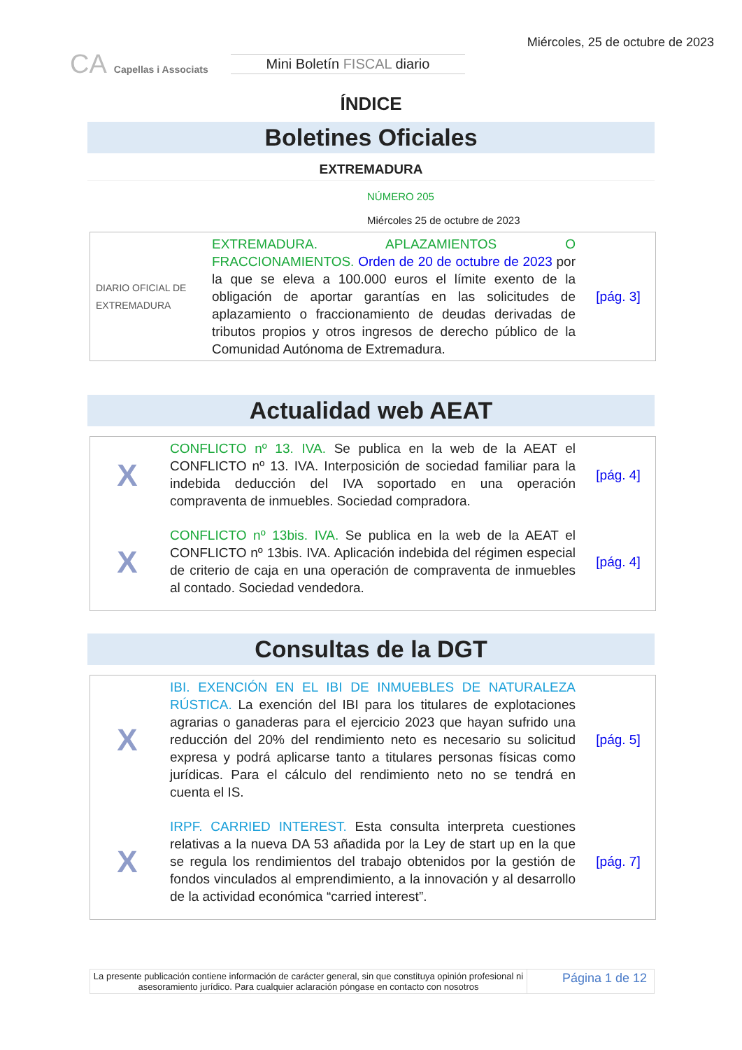CA Capellas i Associats
Mini Boletín FISCAL diario
Miércoles, 25 de octubre de 2023
ÍNDICE
Boletines Oficiales
EXTREMADURA
NÚMERO 205
Miércoles 25 de octubre de 2023
| DIARIO OFICIAL DE EXTREMADURA | EXTREMADURA. APLAZAMIENTOS O FRACCIONAMIENTOS. Orden de 20 de octubre de 2023 por la que se eleva a 100.000 euros el límite exento de la obligación de aportar garantías en las solicitudes de aplazamiento o fraccionamiento de deudas derivadas de tributos propios y otros ingresos de derecho público de la Comunidad Autónoma de Extremadura. | [pág. 3] |
Actualidad web AEAT
| X | CONFLICTO nº 13. IVA. Se publica en la web de la AEAT el CONFLICTO nº 13. IVA. Interposición de sociedad familiar para la indebida deducción del IVA soportado en una operación compraventa de inmuebles. Sociedad compradora. | [pág. 4] |
| X | CONFLICTO nº 13bis. IVA. Se publica en la web de la AEAT el CONFLICTO nº 13bis. IVA. Aplicación indebida del régimen especial de criterio de caja en una operación de compraventa de inmuebles al contado. Sociedad vendedora. | [pág. 4] |
Consultas de la DGT
| X | IBI. EXENCIÓN EN EL IBI DE INMUEBLES DE NATURALEZA RÚSTICA. La exención del IBI para los titulares de explotaciones agrarias o ganaderas para el ejercicio 2023 que hayan sufrido una reducción del 20% del rendimiento neto es necesario su solicitud expresa y podrá aplicarse tanto a titulares personas físicas como jurídicas. Para el cálculo del rendimiento neto no se tendrá en cuenta el IS. | [pág. 5] |
| X | IRPF. CARRIED INTEREST. Esta consulta interpreta cuestiones relativas a la nueva DA 53 añadida por la Ley de start up en la que se regula los rendimientos del trabajo obtenidos por la gestión de fondos vinculados al emprendimiento, a la innovación y al desarrollo de la actividad económica “carried interest”. | [pág. 7] |
La presente publicación contiene información de carácter general, sin que constituya opinión profesional ni asesoramiento jurídico. Para cualquier aclaración póngase en contacto con nosotros
Página 1 de 12